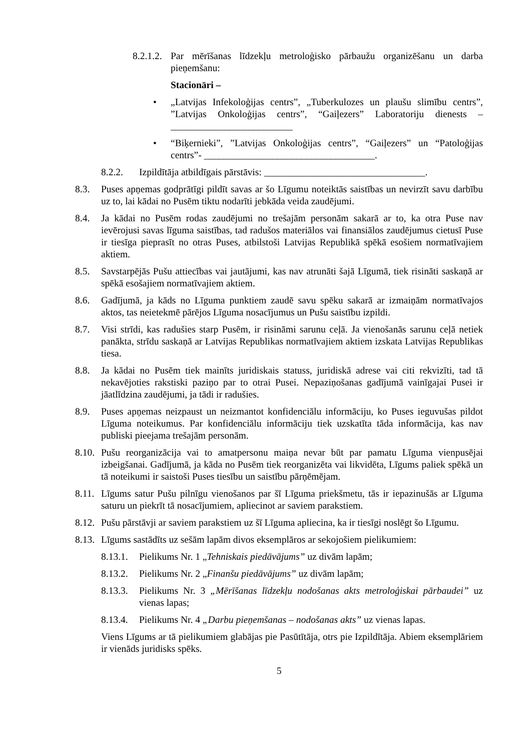8.2.1.2. Par mērīšanas līdzekļu metroloģisko pārbaužu organizēšanu un darba pieņemšanu:
Stacionāri –
• „Latvijas Infekoloģijas centrs”, „Tuberkulozes un plaušu slimību centrs”, ”Latvijas Onkoloģijas centrs”, “Gaiļezers” Laboratoriju dienests – _________________________
• “Biķernieki”, ”Latvijas Onkoloģijas centrs”, “Gaiļezers” un “Patoloģijas centrs”- ___________________________________.
8.2.2. Izpildītāja atbildīgais pārstāvis: _________________________________.
8.3. Puses apņemas godprātīgi pildīt savas ar šo Līgumu noteiktās saistības un nevirzīt savu darbību uz to, lai kādai no Pusēm tiktu nodarīti jebkāda veida zaudējumi.
8.4. Ja kādai no Pusēm rodas zaudējumi no trešajām personām sakarā ar to, ka otra Puse nav ievērojusi savas līguma saistības, tad radušos materiālos vai finansiālos zaudējumus cietusī Puse ir tiesīga pieprasīt no otras Puses, atbilstoši Latvijas Republikā spēkā esošiem normatīvajiem aktiem.
8.5. Savstarpējās Pušu attiecības vai jautājumi, kas nav atrunāti šajā Līgumā, tiek risināti saskaņā ar spēkā esošajiem normatīvajiem aktiem.
8.6. Gadījumā, ja kāds no Līguma punktiem zaudē savu spēku sakarā ar izmaiņām normatīvajos aktos, tas neietekmē pārējos Līguma nosacījumus un Pušu saistību izpildi.
8.7. Visi strīdi, kas radušies starp Pusēm, ir risināmi sarunu ceļā. Ja vienošanās sarunu ceļā netiek panākta, strīdu saskaņā ar Latvijas Republikas normatīvajiem aktiem izskata Latvijas Republikas tiesa.
8.8. Ja kādai no Pusēm tiek mainīts juridiskais statuss, juridiskā adrese vai citi rekvizīti, tad tā nekavējoties rakstiski paziņo par to otrai Pusei. Nepaziņošanas gadījumā vainīgajai Pusei ir jāatlīdzina zaudējumi, ja tādi ir radušies.
8.9. Puses apņemas neizpaust un neizmantot konfidenciālu informāciju, ko Puses ieguvušas pildot Līguma noteikumus. Par konfidenciālu informāciju tiek uzskatīta tāda informācija, kas nav publiski pieejama trešajām personām.
8.10. Pušu reorganizācija vai to amatpersonu maiņa nevar būt par pamatu Līguma vienpusējai izbeigšanai. Gadījumā, ja kāda no Pusēm tiek reorganizēta vai likvidēta, Līgums paliek spēkā un tā noteikumi ir saistoši Puses tiesību un saistību pārņēmējam.
8.11. Līgums satur Pušu pilnīgu vienošanos par šī Līguma priekšmetu, tās ir iepazinušās ar Līguma saturu un piekrīt tā nosacījumiem, apliecinot ar saviem parakstiem.
8.12. Pušu pārstāvji ar saviem parakstiem uz šī Līguma apliecina, ka ir tiesīgi noslēgt šo Līgumu.
8.13. Līgums sastādīts uz sešām lapām divos eksemplāros ar sekojošiem pielikumiem:
8.13.1. Pielikums Nr. 1 „Tehniskais piedāvājums” uz divām lapām;
8.13.2. Pielikums Nr. 2 „Finanšu piedāvājums” uz divām lapām;
8.13.3. Pielikums Nr. 3 „Mērīšanas līdzekļu nodošanas akts metroloģiskai pārbaudei” uz vienas lapas;
8.13.4. Pielikums Nr. 4 „Darbu pieņemšanas – nodošanas akts” uz vienas lapas.
Viens Līgums ar tā pielikumiem glabājas pie Pasūtītāja, otrs pie Izpildītāja. Abiem eksemplāriem ir vienāds juridisks spēks.
5